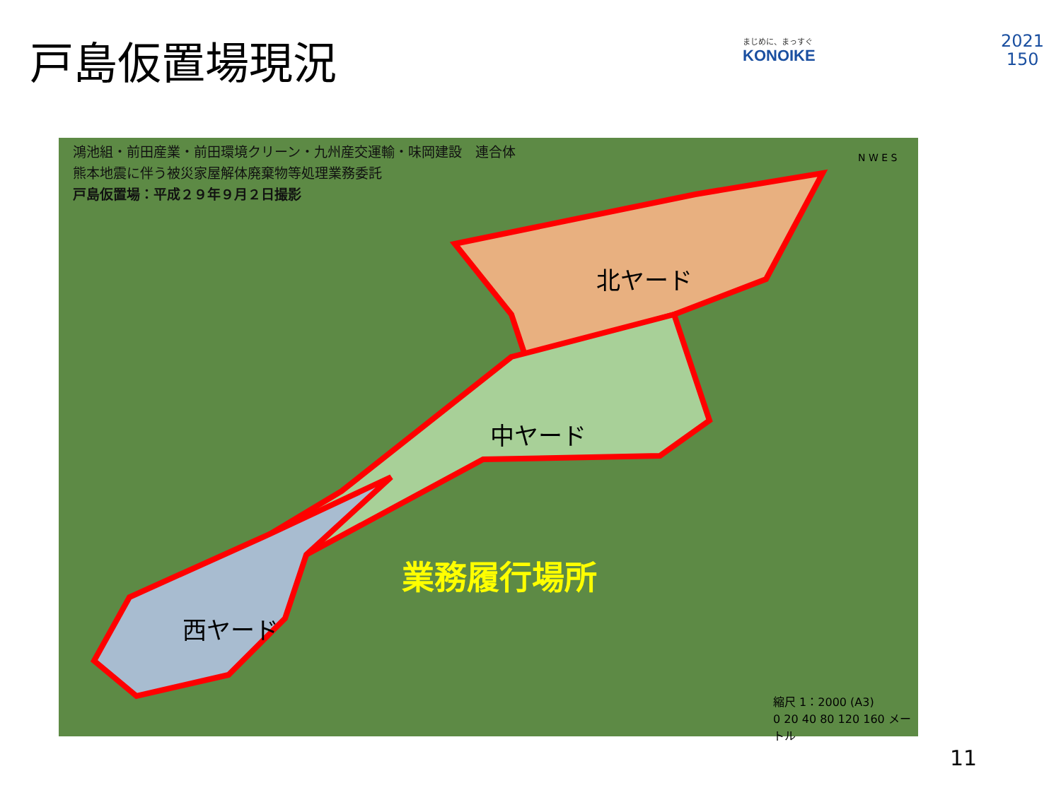戸島仮置場現況 まじめに、まっすぐ
KONOIKE
2021
150
鴻池組・前田産業・前田環境クリーン・九州産交運輸・味岡建設　連合体
熊本地震に伴う被災家屋解体廃棄物等処理業務委託
戸島仮置場：平成２９年９月２日撮影
北ヤード
中ヤード
西ヤード
業務履行場所
縮尺 1：2000 (A3)
0 20 40 80 120 160 メートル
N W E S
11